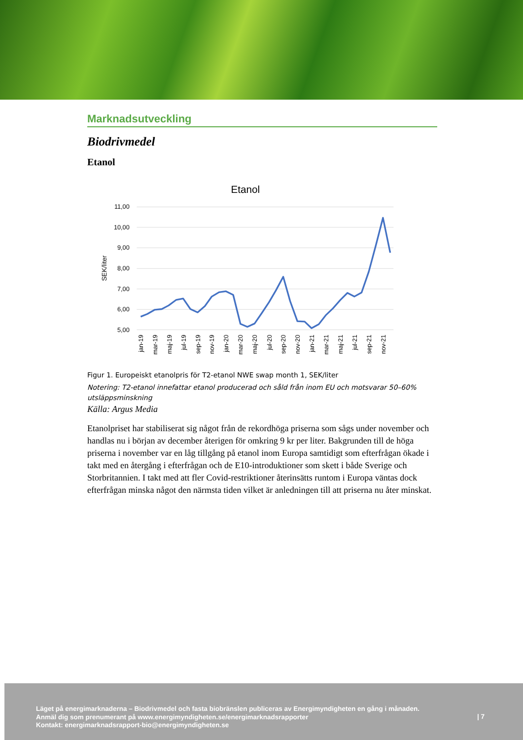Marknadsutveckling
Biodrivmedel
Etanol
Etanol
11,00
10,00
9,00
8,00
7,00
6,00
5,00
SEK/liter
jan-19
mar-19
maj-19
jul-19
sep-19
nov-19
jan-20
mar-20
maj-20
jul-20
sep-20
nov-20
jan-21
mar-21
maj-21
jul-21
sep-21
nov-21
Figur 1. Europeiskt etanolpris för T2-etanol NWE swap month 1, SEK/liter
Notering: T2-etanol innefattar etanol producerad och såld från inom EU och motsvarar 50–60% utsläppsminskning
Källa: Argus Media
Etanolpriset har stabiliserat sig något från de rekordhöga priserna som sågs under november och handlas nu i början av december återigen för omkring 9 kr per liter. Bakgrunden till de höga priserna i november var en låg tillgång på etanol inom Europa samtidigt som efterfrågan ökade i takt med en återgång i efterfrågan och de E10-introduktioner som skett i både Sverige och Storbritannien. I takt med att fler Covid-restriktioner återinsätts runtom i Europa väntas dock efterfrågan minska något den närmsta tiden vilket är anledningen till att priserna nu åter minskat.
Läget på energimarknaderna – Biodrivmedel och fasta biobränslen publiceras av Energimyndigheten en gång i månaden.
Anmäl dig som prenumerant på www.energimyndigheten.se/energimarknadsrapporter
Kontakt: energimarknadsrapport-bio@energimyndigheten.se
| 7